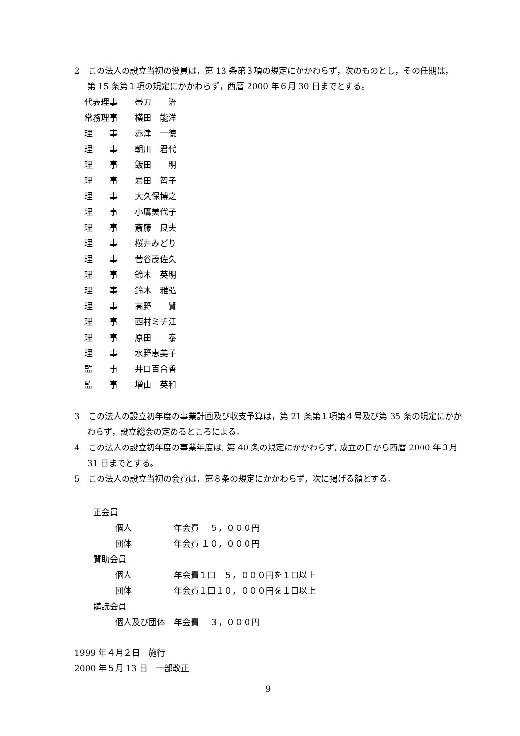2　この法人の設立当初の役員は，第 13 条第３項の規定にかかわらず，次のものとし，その任期は，第 15 条第１項の規定にかかわらず，西暦 2000 年６月 30 日までとする。
代表理事 帯刀　　治
常務理事 横田　能洋
理　　事 赤津　一徳
理　　事 朝川　君代
理　　事 飯田　　明
理　　事 岩田　智子
理　　事 大久保博之
理　　事 小鷹美代子
理　　事 斎藤　良夫
理　　事 桜井みどり
理　　事 菅谷茂佐久
理　　事 鈴木　英明
理　　事 鈴木　雅弘
理　　事 高野　　賢
理　　事 西村ミチ江
理　　事 原田　　泰
理　　事 水野恵美子
監　　事 井口百合香
監　　事 増山　英和
3　この法人の設立初年度の事業計画及び収支予算は，第 21 条第１項第４号及び第 35 条の規定にかかわらず，設立総会の定めるところによる。
4　この法人の設立初年度の事業年度は, 第 40 条の規定にかかわらず, 成立の日から西暦 2000 年３月 31 日までとする。
5　この法人の設立当初の会費は，第８条の規定にかかわらず，次に掲げる額とする。
正会員
個人 年会費　 ５，０００円
団体 年会費 １０，０００円
賛助会員
個人 年会費１口　５，０００円を１口以上
団体 年会費１口１０，０００円を１口以上
購読会員
個人及び団体 年会費　 ３，０００円
1999 年４月２日　施行
2000 年５月 13 日　一部改正
9